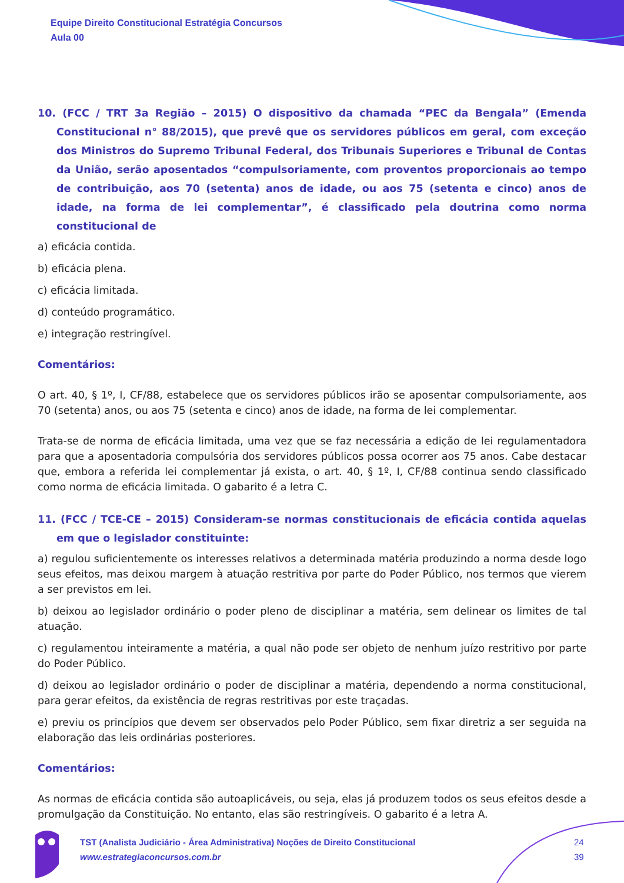Equipe Direito Constitucional Estratégia Concursos
Aula 00
10. (FCC / TRT 3a Região – 2015) O dispositivo da chamada “PEC da Bengala” (Emenda Constitucional n° 88/2015), que prevê que os servidores públicos em geral, com exceção dos Ministros do Supremo Tribunal Federal, dos Tribunais Superiores e Tribunal de Contas da União, serão aposentados “compulsoriamente, com proventos proporcionais ao tempo de contribuição, aos 70 (setenta) anos de idade, ou aos 75 (setenta e cinco) anos de idade, na forma de lei complementar”, é classificado pela doutrina como norma constitucional de
a) eficácia contida.
b) eficácia plena.
c) eficácia limitada.
d) conteúdo programático.
e) integração restringível.
Comentários:
O art. 40, § 1º, I, CF/88, estabelece que os servidores públicos irão se aposentar compulsoriamente, aos 70 (setenta) anos, ou aos 75 (setenta e cinco) anos de idade, na forma de lei complementar.
Trata-se de norma de eficácia limitada, uma vez que se faz necessária a edição de lei regulamentadora para que a aposentadoria compulsória dos servidores públicos possa ocorrer aos 75 anos. Cabe destacar que, embora a referida lei complementar já exista, o art. 40, § 1º, I, CF/88 continua sendo classificado como norma de eficácia limitada. O gabarito é a letra C.
11. (FCC / TCE-CE – 2015) Consideram-se normas constitucionais de eficácia contida aquelas em que o legislador constituinte:
a) regulou suficientemente os interesses relativos a determinada matéria produzindo a norma desde logo seus efeitos, mas deixou margem à atuação restritiva por parte do Poder Público, nos termos que vierem a ser previstos em lei.
b) deixou ao legislador ordinário o poder pleno de disciplinar a matéria, sem delinear os limites de tal atuação.
c) regulamentou inteiramente a matéria, a qual não pode ser objeto de nenhum juízo restritivo por parte do Poder Público.
d) deixou ao legislador ordinário o poder de disciplinar a matéria, dependendo a norma constitucional, para gerar efeitos, da existência de regras restritivas por este traçadas.
e) previu os princípios que devem ser observados pelo Poder Público, sem fixar diretriz a ser seguida na elaboração das leis ordinárias posteriores.
Comentários:
As normas de eficácia contida são autoaplicáveis, ou seja, elas já produzem todos os seus efeitos desde a promulgação da Constituição. No entanto, elas são restringíveis. O gabarito é a letra A.
TST (Analista Judiciário - Área Administrativa) Noções de Direito Constitucional
www.estrategiaconcursos.com.br
24
39